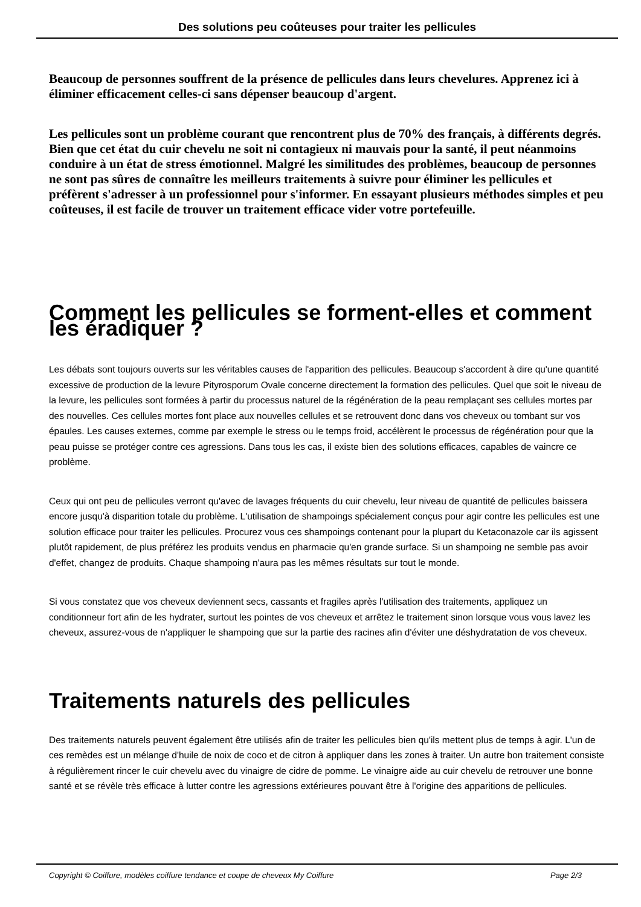Des solutions peu coûteuses pour traiter les pellicules
Beaucoup de personnes souffrent de la présence de pellicules dans leurs chevelures. Apprenez ici à éliminer efficacement celles-ci sans dépenser beaucoup d'argent.
Les pellicules sont un problème courant que rencontrent plus de 70% des français, à différents degrés. Bien que cet état du cuir chevelu ne soit ni contagieux ni mauvais pour la santé, il peut néanmoins conduire à un état de stress émotionnel. Malgré les similitudes des problèmes, beaucoup de personnes ne sont pas sûres de connaître les meilleurs traitements à suivre pour éliminer les pellicules et préfèrent s'adresser à un professionnel pour s'informer. En essayant plusieurs méthodes simples et peu coûteuses, il est facile de trouver un traitement efficace vider votre portefeuille.
Comment les pellicules se forment-elles et comment les éradiquer ?
Les débats sont toujours ouverts sur les véritables causes de l'apparition des pellicules. Beaucoup s'accordent à dire qu'une quantité excessive de production de la levure Pityrosporum Ovale concerne directement la formation des pellicules. Quel que soit le niveau de la levure, les pellicules sont formées à partir du processus naturel de la régénération de la peau remplaçant ses cellules mortes par des nouvelles. Ces cellules mortes font place aux nouvelles cellules et se retrouvent donc dans vos cheveux ou tombant sur vos épaules. Les causes externes, comme par exemple le stress ou le temps froid, accélèrent le processus de régénération pour que la peau puisse se protéger contre ces agressions. Dans tous les cas, il existe bien des solutions efficaces, capables de vaincre ce problème.
Ceux qui ont peu de pellicules verront qu'avec de lavages fréquents du cuir chevelu, leur niveau de quantité de pellicules baissera encore jusqu'à disparition totale du problème. L'utilisation de shampoings spécialement conçus pour agir contre les pellicules est une solution efficace pour traiter les pellicules. Procurez vous ces shampoings contenant pour la plupart du Ketaconazole car ils agissent plutôt rapidement, de plus préférez les produits vendus en pharmacie qu'en grande surface. Si un shampoing ne semble pas avoir d'effet, changez de produits. Chaque shampoing n'aura pas les mêmes résultats sur tout le monde.
Si vous constatez que vos cheveux deviennent secs, cassants et fragiles après l'utilisation des traitements, appliquez un conditionneur fort afin de les hydrater, surtout les pointes de vos cheveux et arrêtez le traitement sinon lorsque vous vous lavez les cheveux, assurez-vous de n'appliquer le shampoing que sur la partie des racines afin d'éviter une déshydratation de vos cheveux.
Traitements naturels des pellicules
Des traitements naturels peuvent également être utilisés afin de traiter les pellicules bien qu'ils mettent plus de temps à agir. L'un de ces remèdes est un mélange d'huile de noix de coco et de citron à appliquer dans les zones à traiter. Un autre bon traitement consiste à régulièrement rincer le cuir chevelu avec du vinaigre de cidre de pomme. Le vinaigre aide au cuir chevelu de retrouver une bonne santé et se révèle très efficace à lutter contre les agressions extérieures pouvant être à l'origine des apparitions de pellicules.
Copyright © Coiffure, modèles coiffure tendance et coupe de cheveux My Coiffure Page 2/3